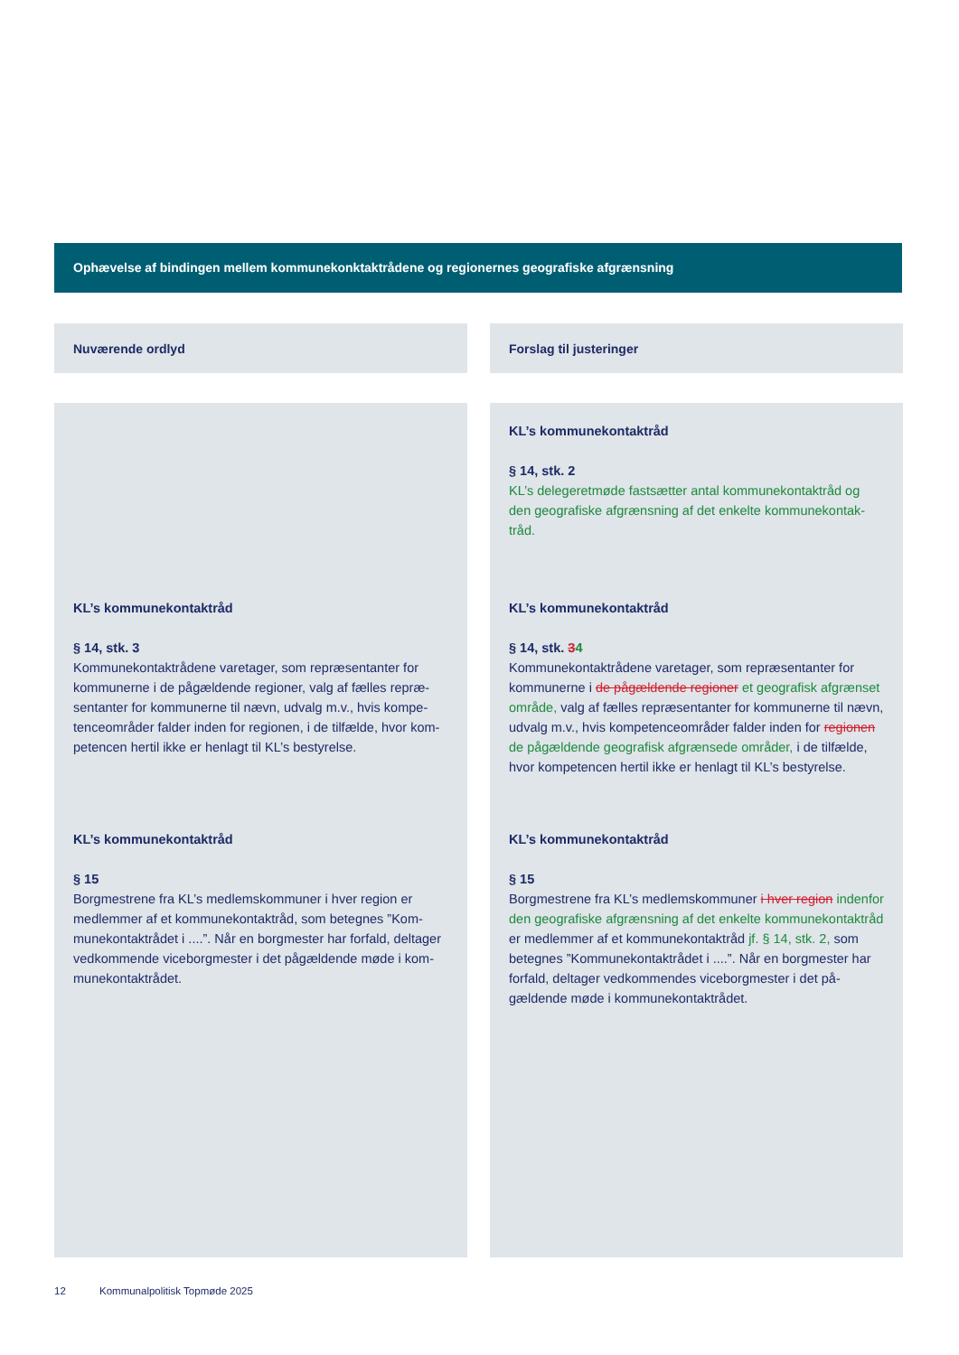Ophævelse af bindingen mellem kommunekonktaktrådene og regionernes geografiske afgrænsning
| Nuværende ordlyd | | Forslag til justeringer |
| --- | --- | --- |
| | | KL’s kommunekontaktråd § 14, stk. 2 KL’s delegeretmøde fastsætter antal kommunekontaktråd og den geografiske afgrænsning af det enkelte kommunekontak­tråd. |
| KL’s kommunekontaktråd § 14, stk. 3 Kommunekontaktrådene varetager, som repræsentanter for kommunerne i de pågældende regioner, valg af fælles repræ­sentanter for kommunerne til nævn, udvalg m.v., hvis kompe­tenceområder falder inden for regionen, i de tilfælde, hvor kom­petencen hertil ikke er henlagt til KL’s bestyrelse. | | KL’s kommunekontaktråd § 14, stk. 3 4 Kommunekontaktrådene varetager, som repræsentanter for kommunerne i de pågældende regioner et geografisk afgræn­set område, valg af fælles repræsentanter for kommunerne til nævn, udvalg m.v., hvis kompetenceområder falder inden for re­gionen de pågældende geografisk afgrænsede områder, i de til­fælde, hvor kompetencen hertil ikke er henlagt til KL’s bestyrelse. |
| KL’s kommunekontaktråd § 15 Borgmestrene fra KL’s medlemskommuner i hver region er medlemmer af et kommunekontaktråd, som betegnes ”Kom­munekontaktrådet i ....”. Når en borgmester har forfald, deltager vedkommende viceborgmester i det pågældende møde i kom­munekontaktrådet. | | KL’s kommunekontaktråd § 15 Borgmestrene fra KL’s medlemskommuner i hver region inden­for den geografiske afgrænsning af det enkelte kommunekon­taktråd er medlemmer af et kommunekontaktråd jf. § 14, stk. 2, som betegnes ”Kommunekontaktrådet i ....”. Når en borgmester har forfald, deltager vedkommendes viceborgmester i det på­gældende møde i kommunekontaktrådet. |
12 Kommunalpolitisk Topmøde 2025